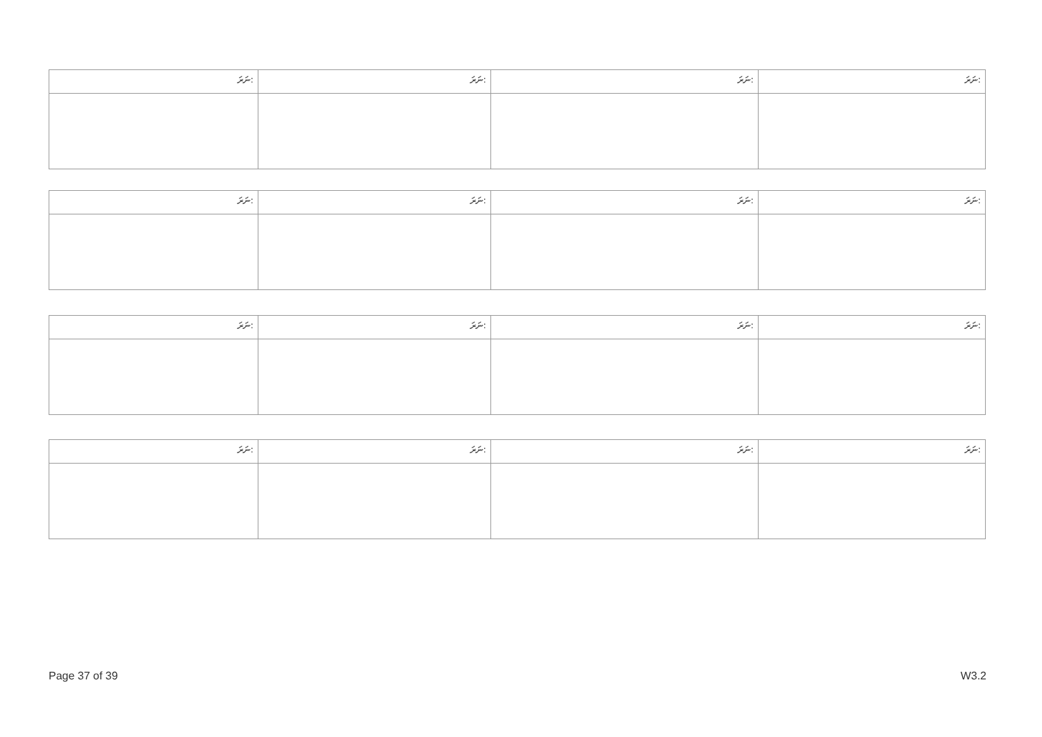| ނަރަ: | ނަރަ: | ނަރަ: | ނަރަ: |
| ނަރަ: | ނަރަ: | ނަރަ: | ނަރަ: |
| ނަރަ: | ނަރަ: | ނަރަ: | ނަރަ: |
| ނަރަ: | ނަރަ: | ނަރަ: | ނަރަ: |
Page 37 of 39 W3.2